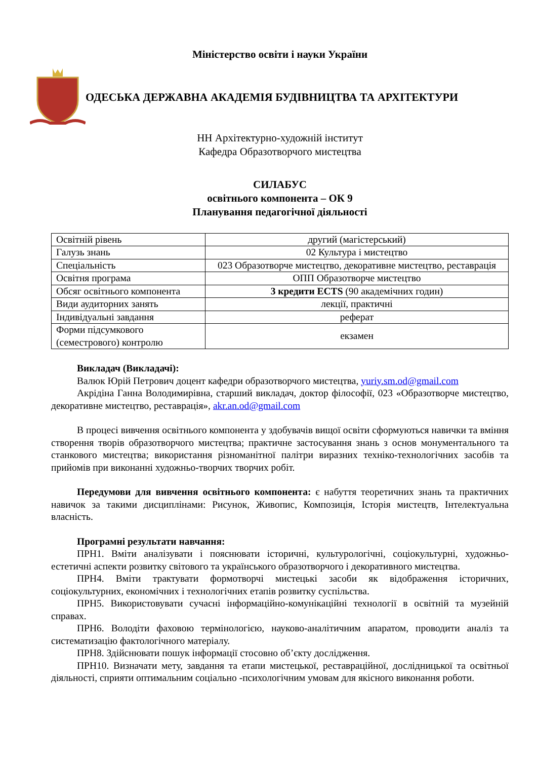Міністерство освіти і науки України
ОДЕСЬКА ДЕРЖАВНА АКАДЕМІЯ БУДІВНИЦТВА ТА АРХІТЕКТУРИ
НН Архітектурно-художній інститут
Кафедра Образотворчого мистецтва
СИЛАБУС
освітнього компонента – ОК 9
Планування педагогічної діяльності
| Освітній рівень | другий (магістерський) |
| Галузь знань | 02 Культура і мистецтво |
| Спеціальність | 023 Образотворче мистецтво, декоративне мистецтво, реставрація |
| Освітня програма | ОПП Образотворче мистецтво |
| Обсяг освітнього компонента | 3 кредити ECTS (90 академічних годин) |
| Види аудиторних занять | лекції, практичні |
| Індивідуальні завдання | реферат |
| Форми підсумкового (семестрового) контролю | екзамен |
Викладач (Викладачі):
Валюк Юрій Петрович доцент кафедри образотворчого мистецтва, yuriy.sm.od@gmail.com
Акрідіна Ганна Володимирівна, старший викладач, доктор філософії, 023 «Образотворче мистецтво, декоративне мистецтво, реставрація», akr.an.od@gmail.com
В процесі вивчення освітнього компонента у здобувачів вищої освіти сформуються навички та вміння створення творів образотворчого мистецтва; практичне застосування знань з основ монументального та станкового мистецтва; використання різноманітної палітри виразних техніко-технологічних засобів та прийомів при виконанні художньо-творчих творчих робіт.
Передумови для вивчення освітнього компонента: є набуття теоретичних знань та практичних навичок за такими дисциплінами: Рисунок, Живопис, Композиція, Історія мистецтв, Інтелектуальна власність.
Програмні результати навчання:
ПРН1. Вміти аналізувати і пояснювати історичні, культурологічні, соціокультурні, художньо-естетичні аспекти розвитку світового та українського образотворчого і декоративного мистецтва.
ПРН4. Вміти трактувати формотворчі мистецькі засоби як відображення історичних, соціокультурних, економічних і технологічних етапів розвитку суспільства.
ПРН5. Використовувати сучасні інформаційно-комунікаційні технології в освітній та музейній справах.
ПРН6. Володіти фаховою термінологією, науково-аналітичним апаратом, проводити аналіз та систематизацію фактологічного матеріалу.
ПРН8. Здійснювати пошук інформації стосовно об’єкту дослідження.
ПРН10. Визначати мету, завдання та етапи мистецької, реставраційної, дослідницької та освітньої діяльності, сприяти оптимальним соціально -психологічним умовам для якісного виконання роботи.